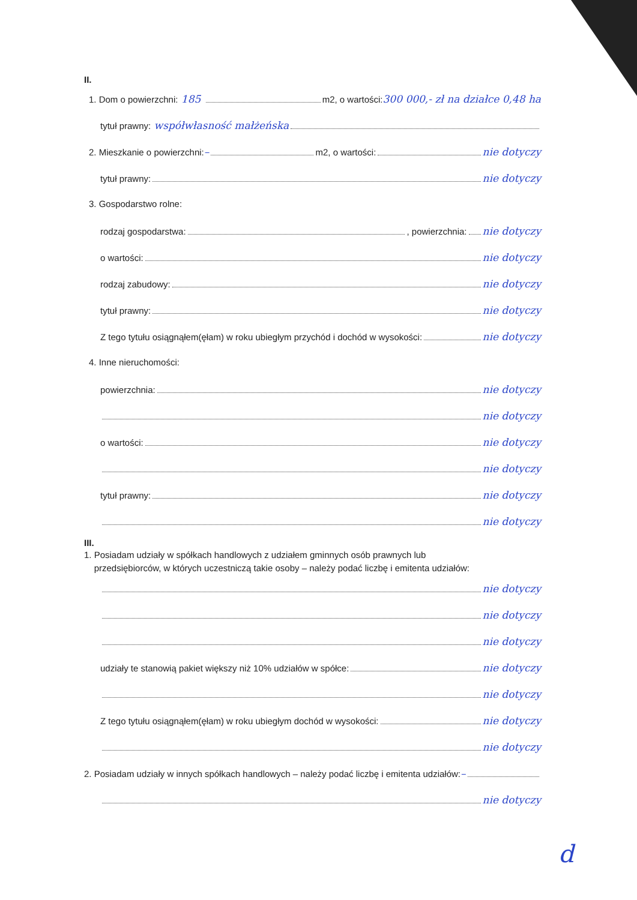II.
1. Dom o powierzchni: 185 m2, o wartości: 300 000,- zł na działce 0,48 ha
tytuł prawny: współwłasność małżeńska
2. Mieszkanie o powierzchni: – m2, o wartości: nie dotyczy
tytuł prawny: nie dotyczy
3. Gospodarstwo rolne:
rodzaj gospodarstwa: , powierzchnia: nie dotyczy
o wartości: nie dotyczy
rodzaj zabudowy: nie dotyczy
tytuł prawny: nie dotyczy
Z tego tytułu osiągnąłem(ęłam) w roku ubiegłym przychód i dochód w wysokości: nie dotyczy
4. Inne nieruchomości:
powierzchnia: nie dotyczy
nie dotyczy
o wartości: nie dotyczy
nie dotyczy
tytuł prawny: nie dotyczy
nie dotyczy
III.
1. Posiadam udziały w spółkach handlowych z udziałem gminnych osób prawnych lub
przedsiębiorców, w których uczestniczą takie osoby – należy podać liczbę i emitenta udziałów:
nie dotyczy
nie dotyczy
nie dotyczy
udziały te stanowią pakiet większy niż 10% udziałów w spółce: nie dotyczy
nie dotyczy
Z tego tytułu osiągnąłem(ęłam) w roku ubiegłym dochód w wysokości: nie dotyczy
nie dotyczy
2. Posiadam udziały w innych spółkach handlowych – należy podać liczbę i emitenta udziałów: –
nie dotyczy
d